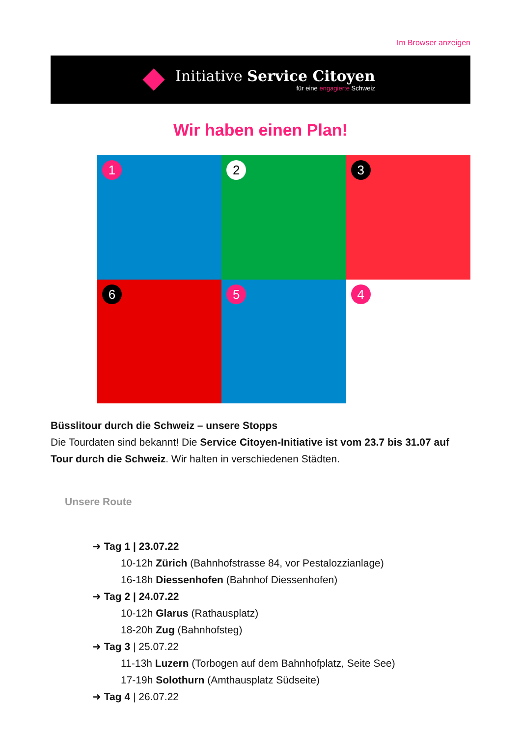Im Browser anzeigen
Initiative Service Citoyen
für eine engagierte Schweiz
Wir haben einen Plan!
1
2
3
6
5
4
Büsslitour durch die Schweiz – unsere Stopps
Die Tourdaten sind bekannt! Die Service Citoyen-Initiative ist vom 23.7 bis 31.07 auf Tour durch die Schweiz. Wir halten in verschiedenen Städten.
Unsere Route
➜ Tag 1 | 23.07.22
10-12h Zürich (Bahnhofstrasse 84, vor Pestalozzianlage)
16-18h Diessenhofen (Bahnhof Diessenhofen)
➜ Tag 2 | 24.07.22
10-12h Glarus (Rathausplatz)
18-20h Zug (Bahnhofsteg)
➜ Tag 3 | 25.07.22
11-13h Luzern (Torbogen auf dem Bahnhofplatz, Seite See)
17-19h Solothurn (Amthausplatz Südseite)
➜ Tag 4 | 26.07.22